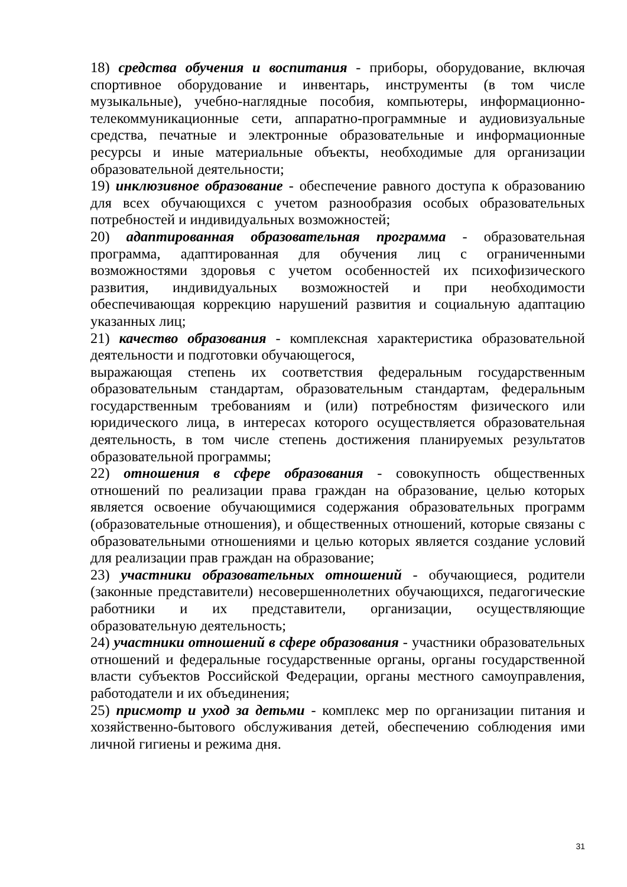18) средства обучения и воспитания - приборы, оборудование, включая спортивное оборудование и инвентарь, инструменты (в том числе музыкальные), учебно-наглядные пособия, компьютеры, информационно-телекоммуникационные сети, аппаратно-программные и аудиовизуальные средства, печатные и электронные образовательные и информационные ресурсы и иные материальные объекты, необходимые для организации образовательной деятельности;
19) инклюзивное образование - обеспечение равного доступа к образованию для всех обучающихся с учетом разнообразия особых образовательных потребностей и индивидуальных возможностей;
20) адаптированная образовательная программа - образовательная программа, адаптированная для обучения лиц с ограниченными возможностями здоровья с учетом особенностей их психофизического развития, индивидуальных возможностей и при необходимости обеспечивающая коррекцию нарушений развития и социальную адаптацию указанных лиц;
21) качество образования - комплексная характеристика образовательной деятельности и подготовки обучающегося,
выражающая степень их соответствия федеральным государственным образовательным стандартам, образовательным стандартам, федеральным государственным требованиям и (или) потребностям физического или юридического лица, в интересах которого осуществляется образовательная деятельность, в том числе степень достижения планируемых результатов образовательной программы;
22) отношения в сфере образования - совокупность общественных отношений по реализации права граждан на образование, целью которых является освоение обучающимися содержания образовательных программ (образовательные отношения), и общественных отношений, которые связаны с образовательными отношениями и целью которых является создание условий для реализации прав граждан на образование;
23) участники образовательных отношений - обучающиеся, родители (законные представители) несовершеннолетних обучающихся, педагогические работники и их представители, организации, осуществляющие образовательную деятельность;
24) участники отношений в сфере образования - участники образовательных отношений и федеральные государственные органы, органы государственной власти субъектов Российской Федерации, органы местного самоуправления, работодатели и их объединения;
25) присмотр и уход за детьми - комплекс мер по организации питания и хозяйственно-бытового обслуживания детей, обеспечению соблюдения ими личной гигиены и режима дня.
31